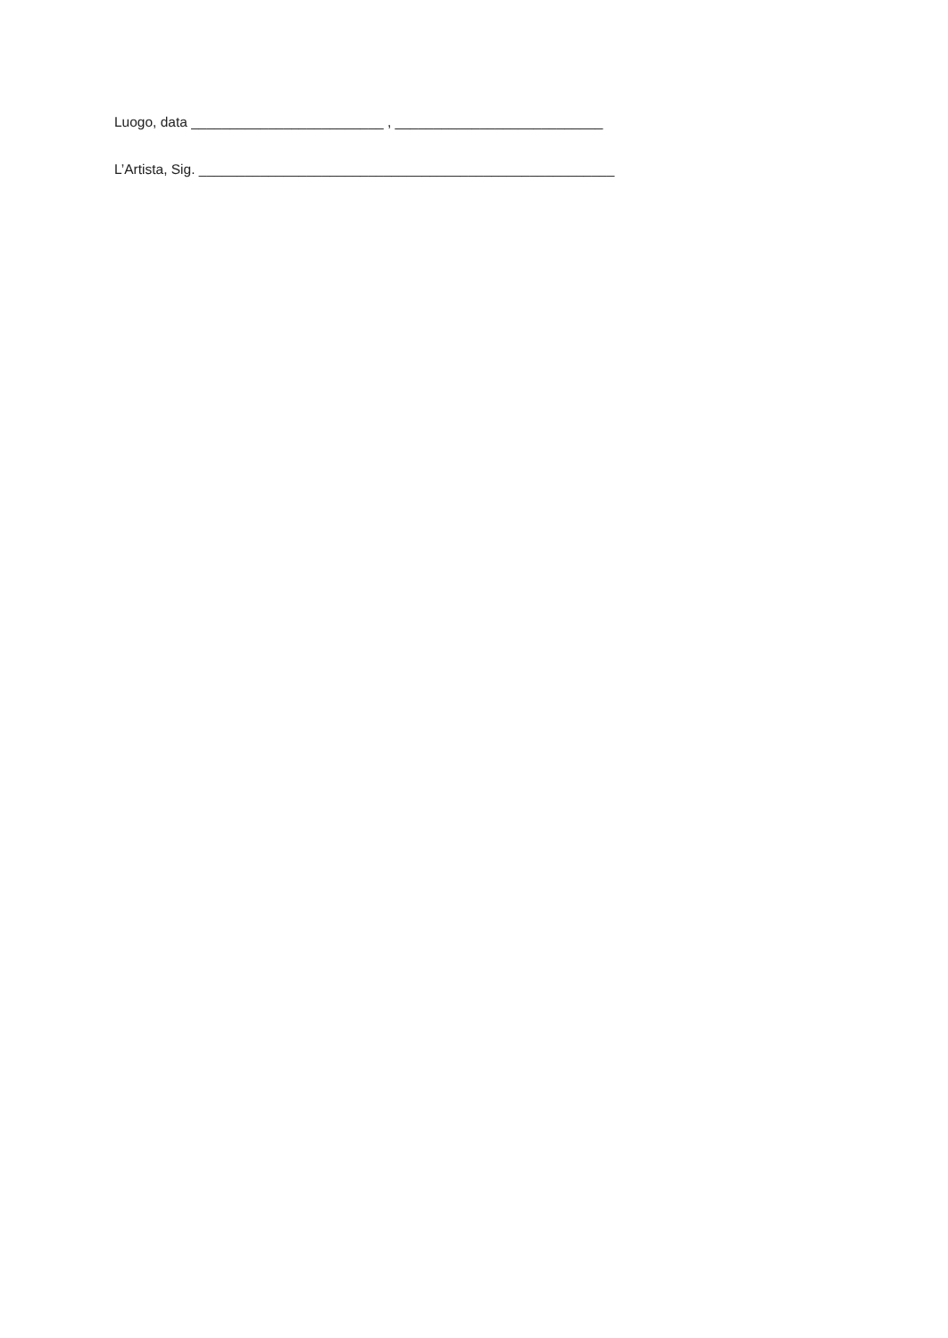Luogo, data _________________________ , ___________________________
L’Artista, Sig. ______________________________________________________